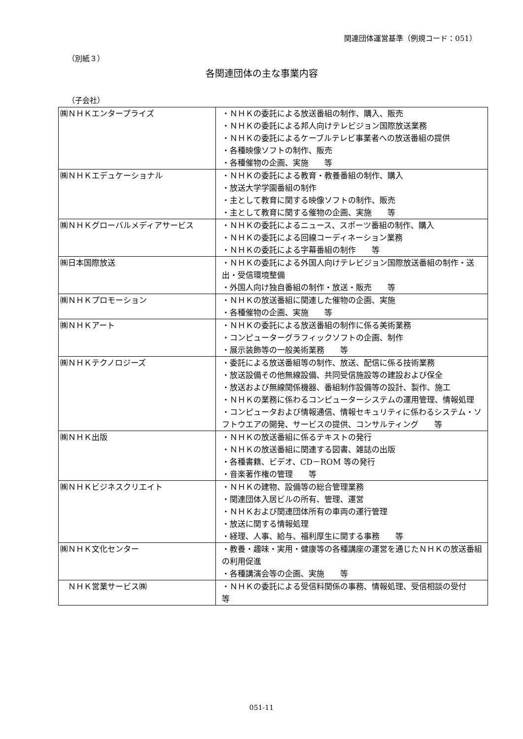関連団体運営基準（例規コード：051）
（別紙３）
各関連団体の主な事業内容
（子会社）
| ㈱ＮＨＫエンタープライズ | ・ＮＨＫの委託による放送番組の制作、購入、販売 ・ＮＨＫの委託による邦人向けテレビジョン国際放送業務 ・ＮＨＫの委託によるケーブルテレビ事業者への放送番組の提供 ・各種映像ソフトの制作、販売 ・各種催物の企画、実施 等 |
| ㈱ＮＨＫエデュケーショナル | ・ＮＨＫの委託による教育・教養番組の制作、購入 ・放送大学学園番組の制作 ・主として教育に関する映像ソフトの制作、販売 ・主として教育に関する催物の企画、実施 等 |
| ㈱ＮＨＫグローバルメディアサービス | ・ＮＨＫの委託によるニュース、スポーツ番組の制作、購入 ・ＮＨＫの委託による回線コーディネーション業務 ・ＮＨＫの委託による字幕番組の制作 等 |
| ㈱日本国際放送 | ・ＮＨＫの委託による外国人向けテレビジョン国際放送番組の制作・送出・受信環境整備 ・外国人向け独自番組の制作・放送・販売 等 |
| ㈱ＮＨＫプロモーション | ・ＮＨＫの放送番組に関連した催物の企画、実施 ・各種催物の企画、実施 等 |
| ㈱ＮＨＫアート | ・ＮＨＫの委託による放送番組の制作に係る美術業務 ・コンピューターグラフィックソフトの企画、制作 ・展示装飾等の一般美術業務 等 |
| ㈱ＮＨＫテクノロジーズ | ・委託による放送番組等の制作、放送、配信に係る技術業務 ・放送設備その他無線設備、共同受信施設等の建設および保全 ・放送および無線関係機器、番組制作設備等の設計、製作、施工 ・ＮＨＫの業務に係わるコンピューターシステムの運用管理、情報処理 ・コンピュータおよび情報通信、情報セキュリティに係わるシステム・ソフトウエアの開発、サービスの提供、コンサルティング 等 |
| ㈱ＮＨＫ出版 | ・ＮＨＫの放送番組に係るテキストの発行 ・ＮＨＫの放送番組に関連する図書、雑誌の出版 ・各種書籍、ビデオ、CD－ROM 等の発行 ・音楽著作権の管理 等 |
| ㈱ＮＨＫビジネスクリエイト | ・ＮＨＫの建物、設備等の総合管理業務 ・関連団体入居ビルの所有、管理、運営 ・ＮＨＫおよび関連団体所有の車両の運行管理 ・放送に関する情報処理 ・経理、人事、給与、福利厚生に関する事務 等 |
| ㈱ＮＨＫ文化センター | ・教養・趣味・実用・健康等の各種講座の運営を通じたＮＨＫの放送番組の利用促進 ・各種講演会等の企画、実施 等 |
| ＮＨＫ営業サービス㈱ | ・ＮＨＫの委託による受信料関係の事務、情報処理、受信相談の受付 等 |
051-11